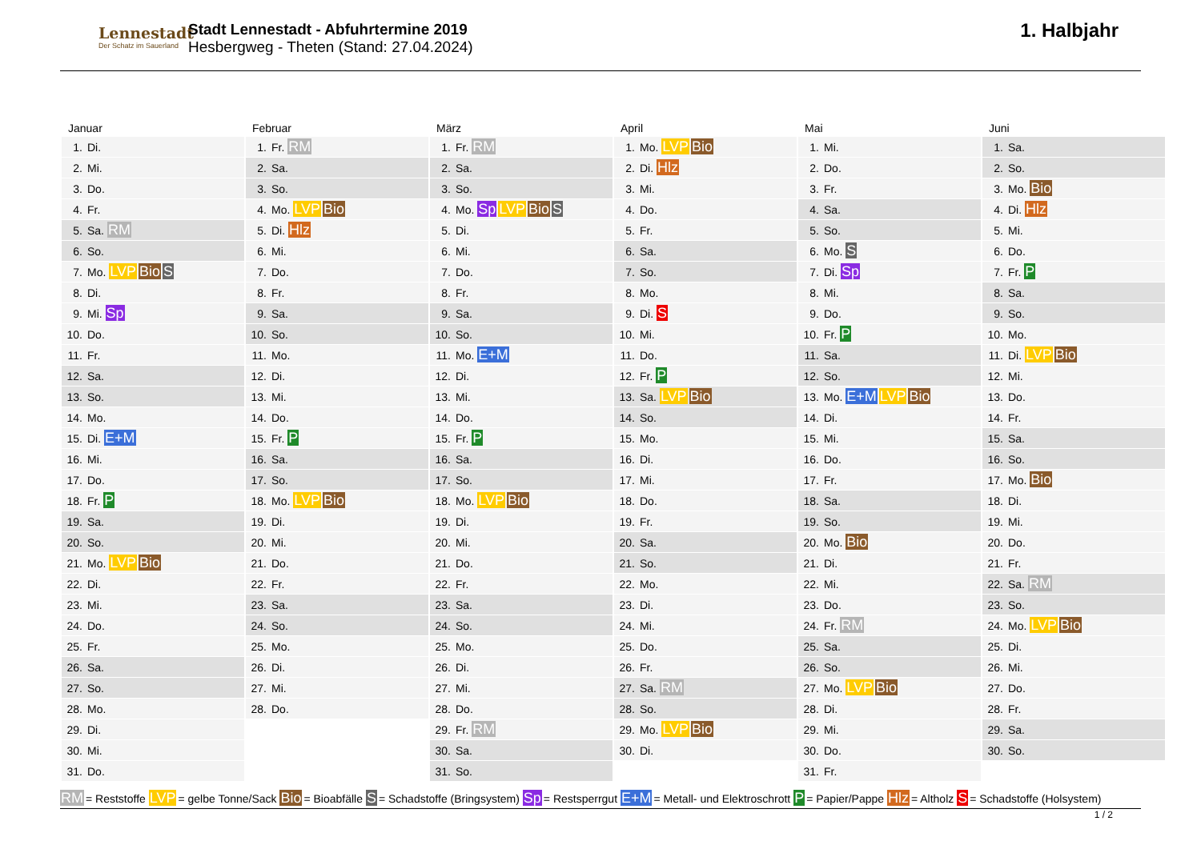Lennestadt
Der Schatz im Sauerland
Stadt Lennestadt - Abfuhrtermine 2019
Hesbergweg - Theten (Stand: 27.04.2024)
1. Halbjahr
| Januar | Februar | März | April | Mai | Juni |
| --- | --- | --- | --- | --- | --- |
| 1. Di. | 1. Fr. RM | 1. Fr. RM | 1. Mo. LVP Bio | 1. Mi. | 1. Sa. |
| 2. Mi. | 2. Sa. | 2. Sa. | 2. Di. Hlz | 2. Do. | 2. So. |
| 3. Do. | 3. So. | 3. So. | 3. Mi. | 3. Fr. | 3. Mo. Bio |
| 4. Fr. | 4. Mo. LVP Bio | 4. Mo. Sp LVP Bio S | 4. Do. | 4. Sa. | 4. Di. Hlz |
| 5. Sa. RM | 5. Di. Hlz | 5. Di. | 5. Fr. | 5. So. | 5. Mi. |
| 6. So. | 6. Mi. | 6. Mi. | 6. Sa. | 6. Mo. S | 6. Do. |
| 7. Mo. LVP Bio S | 7. Do. | 7. Do. | 7. So. | 7. Di. Sp | 7. Fr. P |
| 8. Di. | 8. Fr. | 8. Fr. | 8. Mo. | 8. Mi. | 8. Sa. |
| 9. Mi. Sp | 9. Sa. | 9. Sa. | 9. Di. S | 9. Do. | 9. So. |
| 10. Do. | 10. So. | 10. So. | 10. Mi. | 10. Fr. P | 10. Mo. |
| 11. Fr. | 11. Mo. | 11. Mo. E+M | 11. Do. | 11. Sa. | 11. Di. LVP Bio |
| 12. Sa. | 12. Di. | 12. Di. | 12. Fr. P | 12. So. | 12. Mi. |
| 13. So. | 13. Mi. | 13. Mi. | 13. Sa. LVP Bio | 13. Mo. E+M LVP Bio | 13. Do. |
| 14. Mo. | 14. Do. | 14. Do. | 14. So. | 14. Di. | 14. Fr. |
| 15. Di. E+M | 15. Fr. P | 15. Fr. P | 15. Mo. | 15. Mi. | 15. Sa. |
| 16. Mi. | 16. Sa. | 16. Sa. | 16. Di. | 16. Do. | 16. So. |
| 17. Do. | 17. So. | 17. So. | 17. Mi. | 17. Fr. | 17. Mo. Bio |
| 18. Fr. P | 18. Mo. LVP Bio | 18. Mo. LVP Bio | 18. Do. | 18. Sa. | 18. Di. |
| 19. Sa. | 19. Di. | 19. Di. | 19. Fr. | 19. So. | 19. Mi. |
| 20. So. | 20. Mi. | 20. Mi. | 20. Sa. | 20. Mo. Bio | 20. Do. |
| 21. Mo. LVP Bio | 21. Do. | 21. Do. | 21. So. | 21. Di. | 21. Fr. |
| 22. Di. | 22. Fr. | 22. Fr. | 22. Mo. | 22. Mi. | 22. Sa. RM |
| 23. Mi. | 23. Sa. | 23. Sa. | 23. Di. | 23. Do. | 23. So. |
| 24. Do. | 24. So. | 24. So. | 24. Mi. | 24. Fr. RM | 24. Mo. LVP Bio |
| 25. Fr. | 25. Mo. | 25. Mo. | 25. Do. | 25. Sa. | 25. Di. |
| 26. Sa. | 26. Di. | 26. Di. | 26. Fr. | 26. So. | 26. Mi. |
| 27. So. | 27. Mi. | 27. Mi. | 27. Sa. RM | 27. Mo. LVP Bio | 27. Do. |
| 28. Mo. | 28. Do. | 28. Do. | 28. So. | 28. Di. | 28. Fr. |
| 29. Di. | | 29. Fr. RM | 29. Mo. LVP Bio | 29. Mi. | 29. Sa. |
| 30. Mi. | | 30. Sa. | 30. Di. | 30. Do. | 30. So. |
| 31. Do. | | 31. So. | | 31. Fr. | |
RM = Reststoffe LVP = gelbe Tonne/Sack Bio = Bioabfälle S = Schadstoffe (Bringsystem) Sp = Restsperrgut E+M = Metall- und Elektroschrott P = Papier/Pappe Hlz = Altholz S = Schadstoffe (Holsystem)
1 / 2